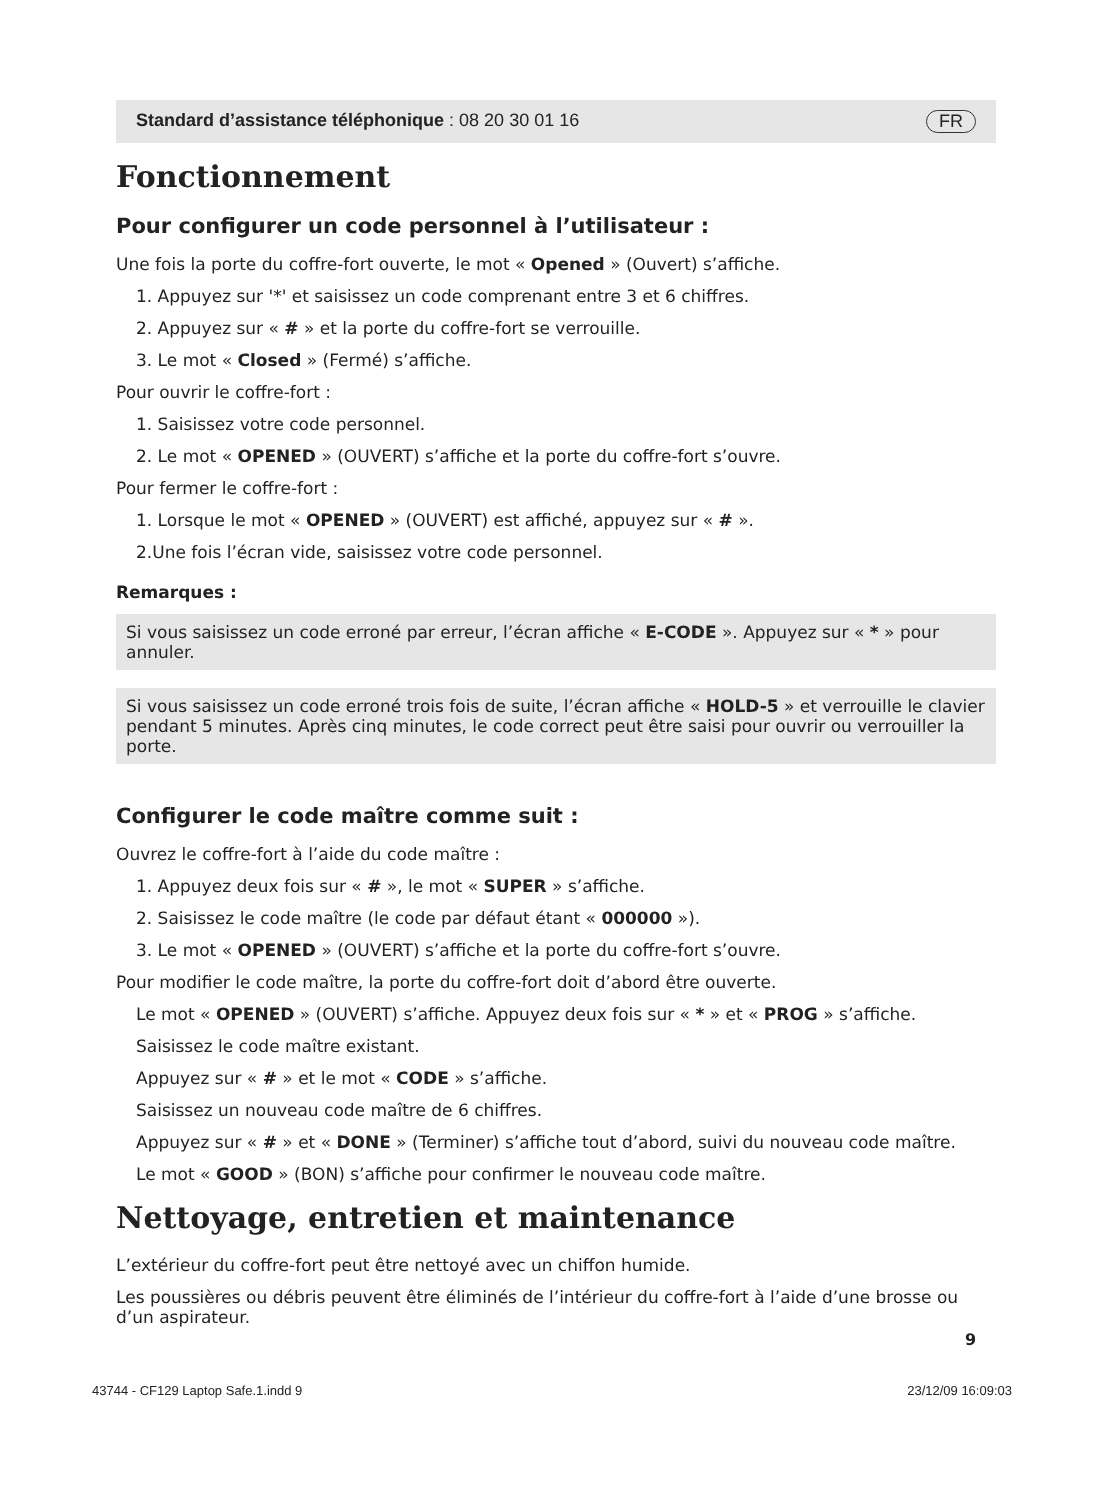Standard d’assistance téléphonique : 08 20 30 01 16 FR
Fonctionnement
Pour configurer un code personnel à l’utilisateur :
Une fois la porte du coffre-fort ouverte, le mot « Opened » (Ouvert) s’affiche.
1. Appuyez sur '*' et saisissez un code comprenant entre 3 et 6 chiffres.
2. Appuyez sur « # » et la porte du coffre-fort se verrouille.
3. Le mot « Closed » (Fermé) s’affiche.
Pour ouvrir le coffre-fort :
1. Saisissez votre code personnel.
2. Le mot « OPENED » (OUVERT) s’affiche et la porte du coffre-fort s’ouvre.
Pour fermer le coffre-fort :
1. Lorsque le mot « OPENED » (OUVERT) est affiché, appuyez sur « # ».
2.Une fois l’écran vide, saisissez votre code personnel.
Remarques :
Si vous saisissez un code erroné par erreur, l’écran affiche « E-CODE ». Appuyez sur « * » pour annuler.
Si vous saisissez un code erroné trois fois de suite, l’écran affiche « HOLD-5 » et verrouille le clavier pendant 5 minutes. Après cinq minutes, le code correct peut être saisi pour ouvrir ou verrouiller la porte.
Configurer le code maître comme suit :
Ouvrez le coffre-fort à l’aide du code maître :
1. Appuyez deux fois sur « # », le mot « SUPER » s’affiche.
2. Saisissez le code maître (le code par défaut étant « 000000 »).
3. Le mot « OPENED » (OUVERT) s’affiche et la porte du coffre-fort s’ouvre.
Pour modifier le code maître, la porte du coffre-fort doit d’abord être ouverte.
Le mot « OPENED » (OUVERT) s’affiche. Appuyez deux fois sur « * » et « PROG » s’affiche.
Saisissez le code maître existant.
Appuyez sur « # » et le mot « CODE » s’affiche.
Saisissez un nouveau code maître de 6 chiffres.
Appuyez sur « # » et « DONE » (Terminer) s’affiche tout d’abord, suivi du nouveau code maître.
Le mot « GOOD » (BON) s’affiche pour confirmer le nouveau code maître.
Nettoyage, entretien et maintenance
L’extérieur du coffre-fort peut être nettoyé avec un chiffon humide.
Les poussières ou débris peuvent être éliminés de l’intérieur du coffre-fort à l’aide d’une brosse ou d’un aspirateur.
9
43744 - CF129 Laptop Safe.1.indd 9 23/12/09 16:09:03